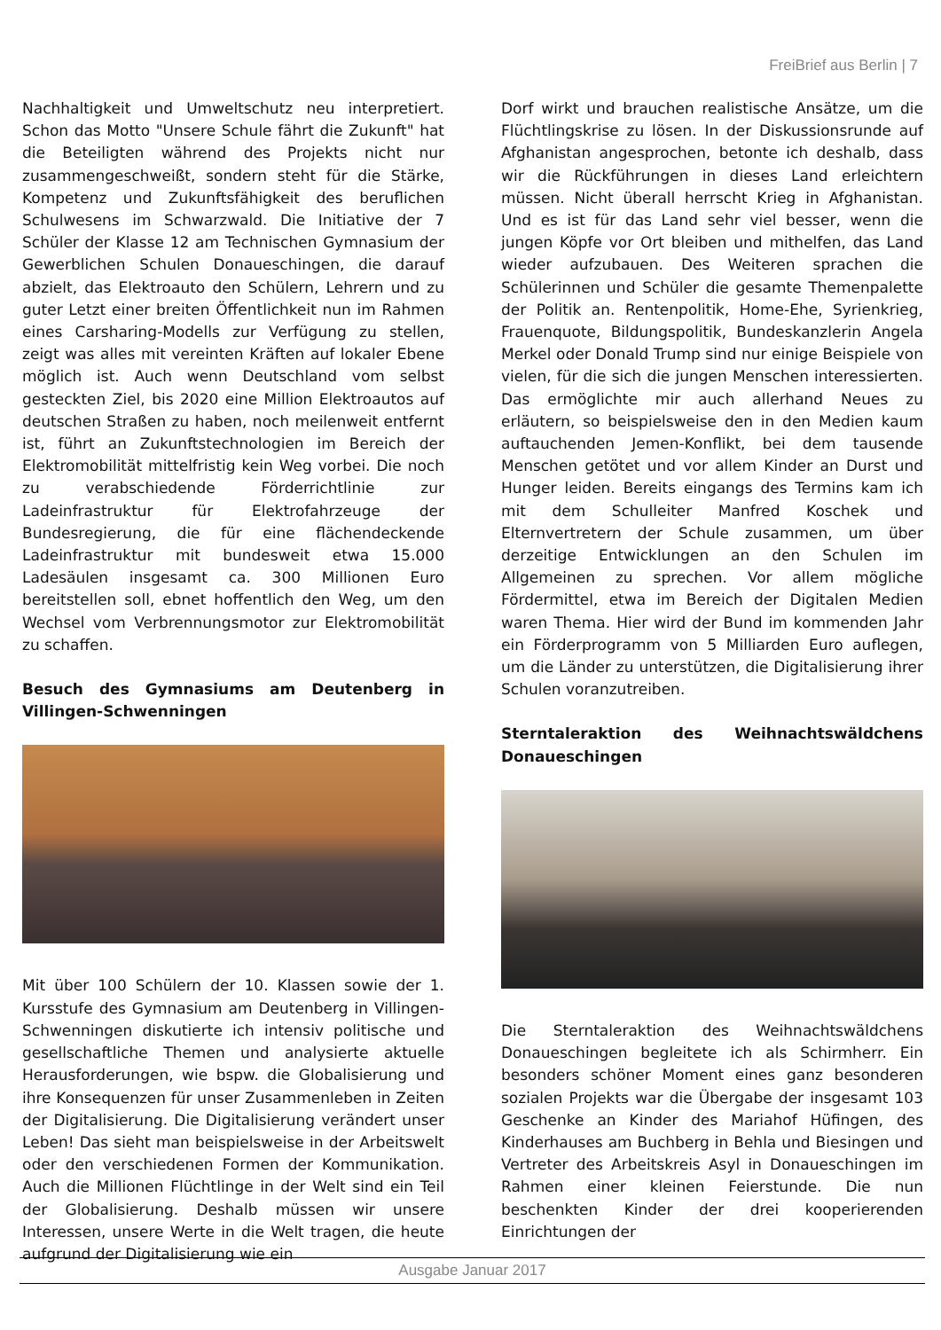FreiBrief aus Berlin | 7
Nachhaltigkeit und Umweltschutz neu interpretiert. Schon das Motto "Unsere Schule fährt die Zukunft" hat die Beteiligten während des Projekts nicht nur zusammengeschweißt, sondern steht für die Stärke, Kompetenz und Zukunftsfähigkeit des beruflichen Schulwesens im Schwarzwald. Die Initiative der 7 Schüler der Klasse 12 am Technischen Gymnasium der Gewerblichen Schulen Donaueschingen, die darauf abzielt, das Elektroauto den Schülern, Lehrern und zu guter Letzt einer breiten Öffentlichkeit nun im Rahmen eines Carsharing-Modells zur Verfügung zu stellen, zeigt was alles mit vereinten Kräften auf lokaler Ebene möglich ist. Auch wenn Deutschland vom selbst gesteckten Ziel, bis 2020 eine Million Elektroautos auf deutschen Straßen zu haben, noch meilenweit entfernt ist, führt an Zukunftstechnologien im Bereich der Elektromobilität mittelfristig kein Weg vorbei. Die noch zu verabschiedende Förderrichtlinie zur Ladeinfrastruktur für Elektrofahrzeuge der Bundesregierung, die für eine flächendeckende Ladeinfrastruktur mit bundesweit etwa 15.000 Ladesäulen insgesamt ca. 300 Millionen Euro bereitstellen soll, ebnet hoffentlich den Weg, um den Wechsel vom Verbrennungsmotor zur Elektromobilität zu schaffen.
Besuch des Gymnasiums am Deutenberg in Villingen-Schwenningen
Mit über 100 Schülern der 10. Klassen sowie der 1. Kursstufe des Gymnasium am Deutenberg in Villingen-Schwenningen diskutierte ich intensiv politische und gesellschaftliche Themen und analysierte aktuelle Herausforderungen, wie bspw. die Globalisierung und ihre Konsequenzen für unser Zusammenleben in Zeiten der Digitalisierung. Die Digitalisierung verändert unser Leben! Das sieht man beispielsweise in der Arbeitswelt oder den verschiedenen Formen der Kommunikation. Auch die Millionen Flüchtlinge in der Welt sind ein Teil der Globalisierung. Deshalb müssen wir unsere Interessen, unsere Werte in die Welt tragen, die heute aufgrund der Digitalisierung wie ein
Dorf wirkt und brauchen realistische Ansätze, um die Flüchtlingskrise zu lösen. In der Diskussionsrunde auf Afghanistan angesprochen, betonte ich deshalb, dass wir die Rückführungen in dieses Land erleichtern müssen. Nicht überall herrscht Krieg in Afghanistan. Und es ist für das Land sehr viel besser, wenn die jungen Köpfe vor Ort bleiben und mithelfen, das Land wieder aufzubauen. Des Weiteren sprachen die Schülerinnen und Schüler die gesamte Themenpalette der Politik an. Rentenpolitik, Home-Ehe, Syrienkrieg, Frauenquote, Bildungspolitik, Bundeskanzlerin Angela Merkel oder Donald Trump sind nur einige Beispiele von vielen, für die sich die jungen Menschen interessierten. Das ermöglichte mir auch allerhand Neues zu erläutern, so beispielsweise den in den Medien kaum auftauchenden Jemen-Konflikt, bei dem tausende Menschen getötet und vor allem Kinder an Durst und Hunger leiden. Bereits eingangs des Termins kam ich mit dem Schulleiter Manfred Koschek und Elternvertretern der Schule zusammen, um über derzeitige Entwicklungen an den Schulen im Allgemeinen zu sprechen. Vor allem mögliche Fördermittel, etwa im Bereich der Digitalen Medien waren Thema. Hier wird der Bund im kommenden Jahr ein Förderprogramm von 5 Milliarden Euro auflegen, um die Länder zu unterstützen, die Digitalisierung ihrer Schulen voranzutreiben.
Sterntaleraktion des Weihnachtswäldchens Donaueschingen
Die Sterntaleraktion des Weihnachtswäldchens Donaueschingen begleitete ich als Schirmherr. Ein besonders schöner Moment eines ganz besonderen sozialen Projekts war die Übergabe der insgesamt 103 Geschenke an Kinder des Mariahof Hüfingen, des Kinderhauses am Buchberg in Behla und Biesingen und Vertreter des Arbeitskreis Asyl in Donaueschingen im Rahmen einer kleinen Feierstunde. Die nun beschenkten Kinder der drei kooperierenden Einrichtungen der
Ausgabe Januar 2017